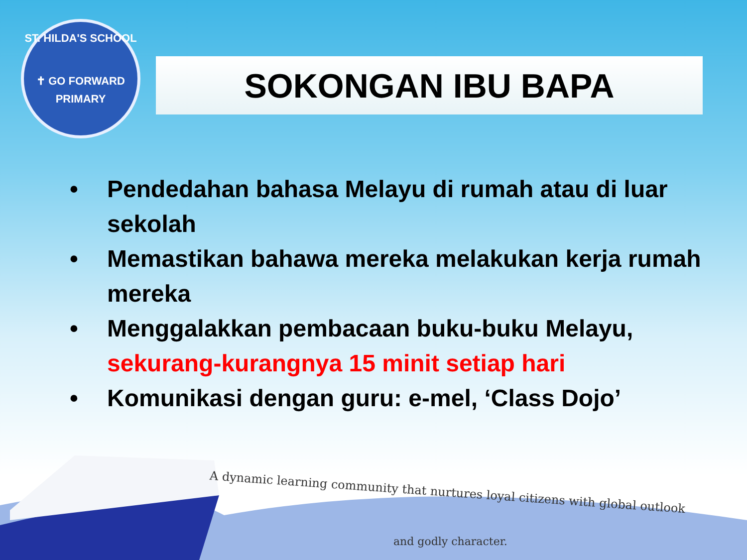ST. HILDA'S SCHOOL
✝ GO FORWARD
PRIMARY
SOKONGAN IBU BAPA
• Pendedahan bahasa Melayu di rumah atau di luar sekolah
• Memastikan bahawa mereka melakukan kerja rumah mereka
• Menggalakkan pembacaan buku-buku Melayu, sekurang-kurangnya 15 minit setiap hari
• Komunikasi dengan guru: e-mel, ‘Class Dojo’
A dynamic learning community that nurtures loyal citizens with global outlook
and godly character.